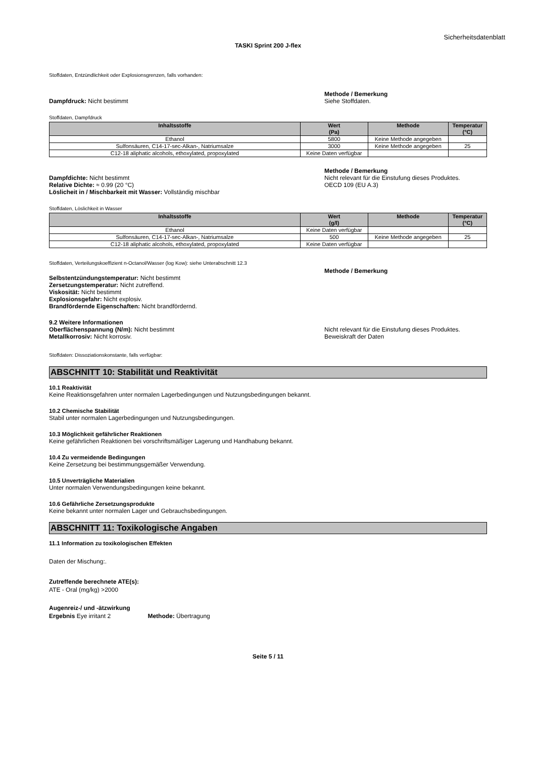Sicherheitsdatenblatt
TASKI Sprint 200 J-flex
Stoffdaten, Entzündlichkeit oder Explosionsgrenzen, falls vorhanden:
Dampfdruck: Nicht bestimmt Methode / Bemerkung
Siehe Stoffdaten.
Stoffdaten, Dampfdruck
| Inhaltsstoffe | Wert (Pa) | Methode | Temperatur (°C) |
| --- | --- | --- | --- |
| Ethanol | 5800 | Keine Methode angegeben | |
| Sulfonsäuren, C14-17-sec-Alkan-, Natriumsalze | 3000 | Keine Methode angegeben | 25 |
| C12-18 aliphatic alcohols, ethoxylated, propoxylated | Keine Daten verfügbar | | |
Dampfdichte: Nicht bestimmt
Relative Dichte: ≈ 0.99 (20 °C)
Löslicheit in / Mischbarkeit mit Wasser: Vollständig mischbar
Methode / Bemerkung
Nicht relevant für die Einstufung dieses Produktes.
OECD 109 (EU A.3)
Stoffdaten, Löslichkeit in Wasser
| Inhaltsstoffe | Wert (g/l) | Methode | Temperatur (°C) |
| --- | --- | --- | --- |
| Ethanol | Keine Daten verfügbar | | |
| Sulfonsäuren, C14-17-sec-Alkan-, Natriumsalze | 500 | Keine Methode angegeben | 25 |
| C12-18 aliphatic alcohols, ethoxylated, propoxylated | Keine Daten verfügbar | | |
Stoffdaten, Verteilungskoeffizient n-Octanol/Wasser (log Kow): siehe Unterabschnitt 12.3
Selbstentzündungstemperatur: Nicht bestimmt
Zersetzungstemperatur: Nicht zutreffend.
Viskosität: Nicht bestimmt
Explosionsgefahr: Nicht explosiv.
Brandfördernde Eigenschaften: Nicht brandfördernd.
Methode / Bemerkung
9.2 Weitere Informationen
Oberflächenspannung (N/m): Nicht bestimmt
Metallkorrosiv: Nicht korrosiv.
Nicht relevant für die Einstufung dieses Produktes.
Beweiskraft der Daten
Stoffdaten: Dissoziationskonstante, falls verfügbar:
ABSCHNITT 10: Stabilität und Reaktivität
10.1 Reaktivität
Keine Reaktionsgefahren unter normalen Lagerbedingungen und Nutzungsbedingungen bekannt.
10.2 Chemische Stabilität
Stabil unter normalen Lagerbedingungen und Nutzungsbedingungen.
10.3 Möglichkeit gefährlicher Reaktionen
Keine gefährlichen Reaktionen bei vorschriftsmäßiger Lagerung und Handhabung bekannt.
10.4 Zu vermeidende Bedingungen
Keine Zersetzung bei bestimmungsgemäßer Verwendung.
10.5 Unverträgliche Materialien
Unter normalen Verwendungsbedingungen keine bekannt.
10.6 Gefährliche Zersetzungsprodukte
Keine bekannt unter normalen Lager und Gebrauchsbedingungen.
ABSCHNITT 11: Toxikologische Angaben
11.1 Information zu toxikologischen Effekten
Daten der Mischung:.
Zutreffende berechnete ATE(s):
ATE - Oral (mg/kg) >2000
Augenreiz-/ und -ätzwirkung
Ergebnis Eye irritant 2 Methode: Übertragung
Seite 5 / 11